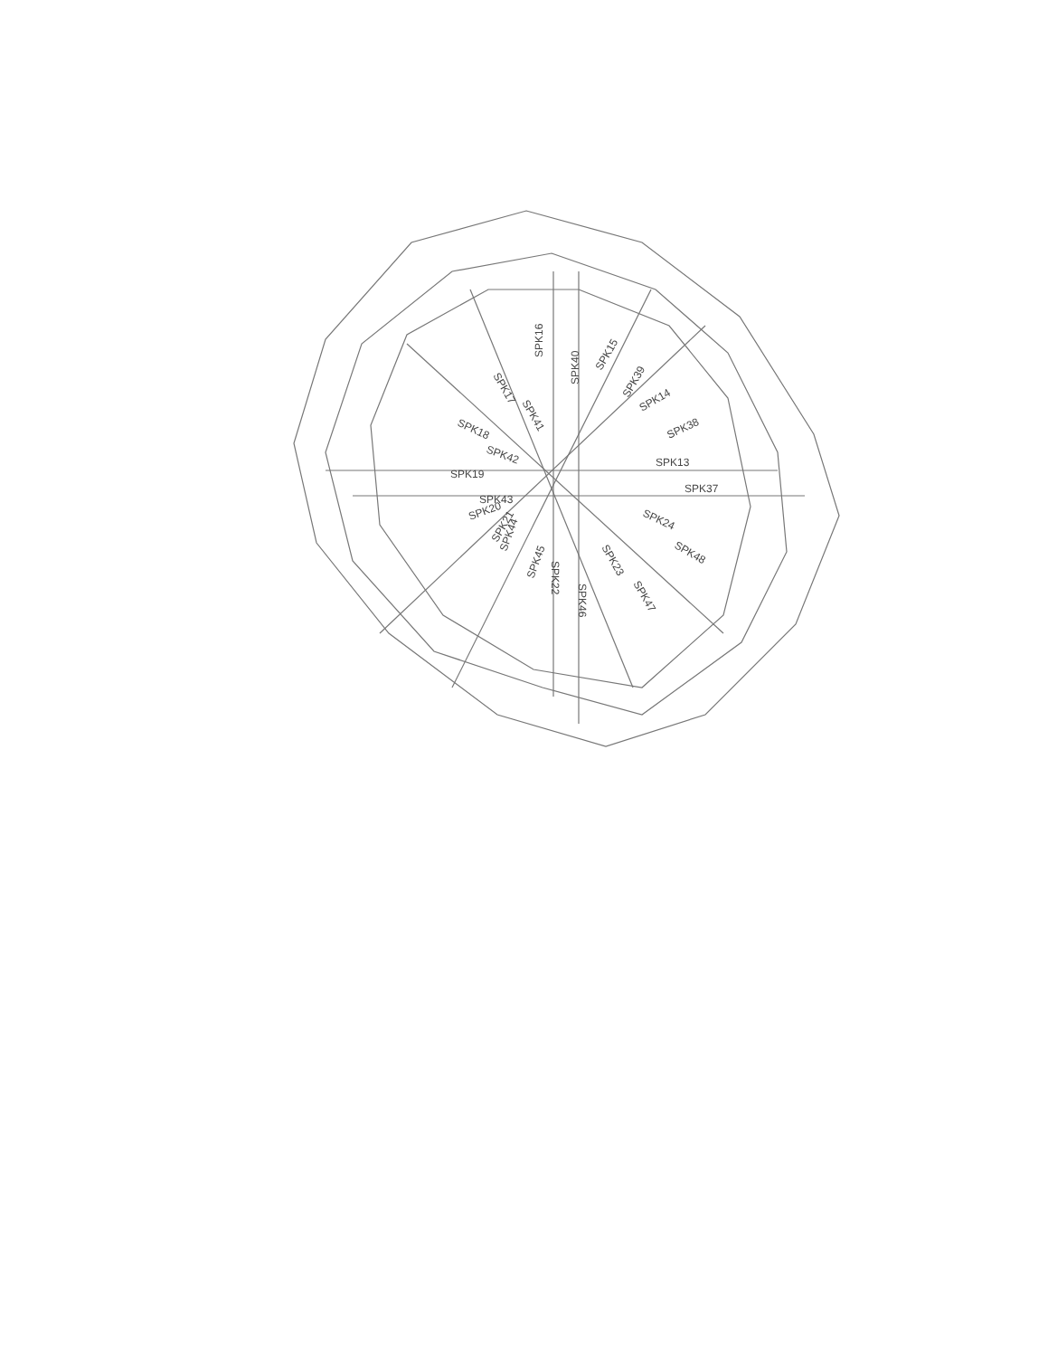SPK16
SPK40
SPK15
SPK39
SPK14
SPK38
SPK13
SPK37
SPK24
SPK48
SPK23
SPK47
SPK46
SPK22
SPK45
SPK44
SPK21
SPK20
SPK43
SPK19
SPK42
SPK18
SPK41
SPK17